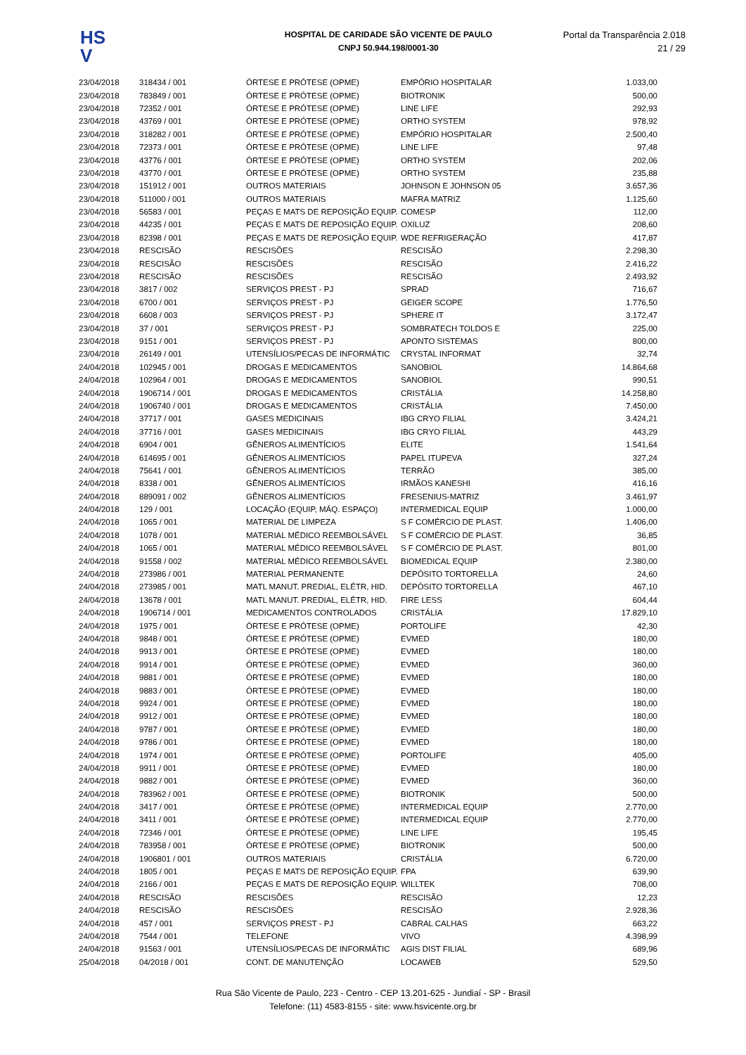HS
V
HOSPITAL DE CARIDADE SÃO VICENTE DE PAULO
CNPJ 50.944.198/0001-30
Portal da Transparência 2.018
21 / 29
| 23/04/2018 | 318434 / 001 | ÓRTESE E PRÓTESE (OPME) | EMPÓRIO HOSPITALAR | 1.033,00 |
| 23/04/2018 | 783849 / 001 | ÓRTESE E PRÓTESE (OPME) | BIOTRONIK | 500,00 |
| 23/04/2018 | 72352 / 001 | ÓRTESE E PRÓTESE (OPME) | LINE LIFE | 292,93 |
| 23/04/2018 | 43769 / 001 | ÓRTESE E PRÓTESE (OPME) | ORTHO SYSTEM | 978,92 |
| 23/04/2018 | 318282 / 001 | ÓRTESE E PRÓTESE (OPME) | EMPÓRIO HOSPITALAR | 2.500,40 |
| 23/04/2018 | 72373 / 001 | ÓRTESE E PRÓTESE (OPME) | LINE LIFE | 97,48 |
| 23/04/2018 | 43776 / 001 | ÓRTESE E PRÓTESE (OPME) | ORTHO SYSTEM | 202,06 |
| 23/04/2018 | 43770 / 001 | ÓRTESE E PRÓTESE (OPME) | ORTHO SYSTEM | 235,88 |
| 23/04/2018 | 151912 / 001 | OUTROS MATERIAIS | JOHNSON E JOHNSON 05 | 3.657,36 |
| 23/04/2018 | 511000 / 001 | OUTROS MATERIAIS | MAFRA MATRIZ | 1.125,60 |
| 23/04/2018 | 56583 / 001 | PEÇAS E MATS DE REPOSIÇÃO EQUIP. | COMESP | 112,00 |
| 23/04/2018 | 44235 / 001 | PEÇAS E MATS DE REPOSIÇÃO EQUIP. | OXILUZ | 208,60 |
| 23/04/2018 | 82398 / 001 | PEÇAS E MATS DE REPOSIÇÃO EQUIP. | WDE REFRIGERAÇÃO | 417,87 |
| 23/04/2018 | RESCISÃO | RESCISÕES | RESCISÃO | 2.298,30 |
| 23/04/2018 | RESCISÃO | RESCISÕES | RESCISÃO | 2.416,22 |
| 23/04/2018 | RESCISÃO | RESCISÕES | RESCISÃO | 2.493,92 |
| 23/04/2018 | 3817 / 002 | SERVIÇOS PREST - PJ | SPRAD | 716,67 |
| 23/04/2018 | 6700 / 001 | SERVIÇOS PREST - PJ | GEIGER SCOPE | 1.776,50 |
| 23/04/2018 | 6608 / 003 | SERVIÇOS PREST - PJ | SPHERE IT | 3.172,47 |
| 23/04/2018 | 37 / 001 | SERVIÇOS PREST - PJ | SOMBRATECH TOLDOS E | 225,00 |
| 23/04/2018 | 9151 / 001 | SERVIÇOS PREST - PJ | APONTO SISTEMAS | 800,00 |
| 23/04/2018 | 26149 / 001 | UTENSÍLIOS/PECAS DE INFORMÁTIC | CRYSTAL INFORMAT | 32,74 |
| 24/04/2018 | 102945 / 001 | DROGAS E MEDICAMENTOS | SANOBIOL | 14.864,68 |
| 24/04/2018 | 102964 / 001 | DROGAS E MEDICAMENTOS | SANOBIOL | 990,51 |
| 24/04/2018 | 1906714 / 001 | DROGAS E MEDICAMENTOS | CRISTÁLIA | 14.258,80 |
| 24/04/2018 | 1906740 / 001 | DROGAS E MEDICAMENTOS | CRISTÁLIA | 7.450,00 |
| 24/04/2018 | 37717 / 001 | GASES MEDICINAIS | IBG CRYO FILIAL | 3.424,21 |
| 24/04/2018 | 37716 / 001 | GASES MEDICINAIS | IBG CRYO FILIAL | 443,29 |
| 24/04/2018 | 6904 / 001 | GÊNEROS ALIMENTÍCIOS | ELITE | 1.541,64 |
| 24/04/2018 | 614695 / 001 | GÊNEROS ALIMENTÍCIOS | PAPEL ITUPEVA | 327,24 |
| 24/04/2018 | 75641 / 001 | GÊNEROS ALIMENTÍCIOS | TERRÃO | 385,00 |
| 24/04/2018 | 8338 / 001 | GÊNEROS ALIMENTÍCIOS | IRMÃOS KANESHI | 416,16 |
| 24/04/2018 | 889091 / 002 | GÊNEROS ALIMENTÍCIOS | FRESENIUS-MATRIZ | 3.461,97 |
| 24/04/2018 | 129 / 001 | LOCAÇÃO (EQUIP, MÁQ. ESPAÇO) | INTERMEDICAL EQUIP | 1.000,00 |
| 24/04/2018 | 1065 / 001 | MATERIAL DE LIMPEZA | S F COMÉRCIO DE PLAST. | 1.406,00 |
| 24/04/2018 | 1078 / 001 | MATERIAL MÉDICO REEMBOLSÁVEL | S F COMÉRCIO DE PLAST. | 36,85 |
| 24/04/2018 | 1065 / 001 | MATERIAL MÉDICO REEMBOLSÁVEL | S F COMÉRCIO DE PLAST. | 801,00 |
| 24/04/2018 | 91558 / 002 | MATERIAL MÉDICO REEMBOLSÁVEL | BIOMEDICAL EQUIP | 2.380,00 |
| 24/04/2018 | 273986 / 001 | MATERIAL PERMANENTE | DEPÓSITO TORTORELLA | 24,60 |
| 24/04/2018 | 273985 / 001 | MATL MANUT. PREDIAL, ELÉTR, HID. | DEPÓSITO TORTORELLA | 467,10 |
| 24/04/2018 | 13678 / 001 | MATL MANUT. PREDIAL, ELÉTR, HID. | FIRE LESS | 604,44 |
| 24/04/2018 | 1906714 / 001 | MEDICAMENTOS CONTROLADOS | CRISTÁLIA | 17.829,10 |
| 24/04/2018 | 1975 / 001 | ÓRTESE E PRÓTESE (OPME) | PORTOLIFE | 42,30 |
| 24/04/2018 | 9848 / 001 | ÓRTESE E PRÓTESE (OPME) | EVMED | 180,00 |
| 24/04/2018 | 9913 / 001 | ÓRTESE E PRÓTESE (OPME) | EVMED | 180,00 |
| 24/04/2018 | 9914 / 001 | ÓRTESE E PRÓTESE (OPME) | EVMED | 360,00 |
| 24/04/2018 | 9881 / 001 | ÓRTESE E PRÓTESE (OPME) | EVMED | 180,00 |
| 24/04/2018 | 9883 / 001 | ÓRTESE E PRÓTESE (OPME) | EVMED | 180,00 |
| 24/04/2018 | 9924 / 001 | ÓRTESE E PRÓTESE (OPME) | EVMED | 180,00 |
| 24/04/2018 | 9912 / 001 | ÓRTESE E PRÓTESE (OPME) | EVMED | 180,00 |
| 24/04/2018 | 9787 / 001 | ÓRTESE E PRÓTESE (OPME) | EVMED | 180,00 |
| 24/04/2018 | 9786 / 001 | ÓRTESE E PRÓTESE (OPME) | EVMED | 180,00 |
| 24/04/2018 | 1974 / 001 | ÓRTESE E PRÓTESE (OPME) | PORTOLIFE | 405,00 |
| 24/04/2018 | 9911 / 001 | ÓRTESE E PRÓTESE (OPME) | EVMED | 180,00 |
| 24/04/2018 | 9882 / 001 | ÓRTESE E PRÓTESE (OPME) | EVMED | 360,00 |
| 24/04/2018 | 783962 / 001 | ÓRTESE E PRÓTESE (OPME) | BIOTRONIK | 500,00 |
| 24/04/2018 | 3417 / 001 | ÓRTESE E PRÓTESE (OPME) | INTERMEDICAL EQUIP | 2.770,00 |
| 24/04/2018 | 3411 / 001 | ÓRTESE E PRÓTESE (OPME) | INTERMEDICAL EQUIP | 2.770,00 |
| 24/04/2018 | 72346 / 001 | ÓRTESE E PRÓTESE (OPME) | LINE LIFE | 195,45 |
| 24/04/2018 | 783958 / 001 | ÓRTESE E PRÓTESE (OPME) | BIOTRONIK | 500,00 |
| 24/04/2018 | 1906801 / 001 | OUTROS MATERIAIS | CRISTÁLIA | 6.720,00 |
| 24/04/2018 | 1805 / 001 | PEÇAS E MATS DE REPOSIÇÃO EQUIP. | FPA | 639,90 |
| 24/04/2018 | 2166 / 001 | PEÇAS E MATS DE REPOSIÇÃO EQUIP. | WILLTEK | 708,00 |
| 24/04/2018 | RESCISÃO | RESCISÕES | RESCISÃO | 12,23 |
| 24/04/2018 | RESCISÃO | RESCISÕES | RESCISÃO | 2.928,36 |
| 24/04/2018 | 457 / 001 | SERVIÇOS PREST - PJ | CABRAL CALHAS | 663,22 |
| 24/04/2018 | 7544 / 001 | TELEFONE | VIVO | 4.398,99 |
| 24/04/2018 | 91563 / 001 | UTENSÍLIOS/PECAS DE INFORMÁTIC | AGIS DIST FILIAL | 689,96 |
| 25/04/2018 | 04/2018 / 001 | CONT. DE MANUTENÇÃO | LOCAWEB | 529,50 |
Rua São Vicente de Paulo, 223 - Centro - CEP 13.201-625 - Jundiaí - SP - Brasil
Telefone: (11) 4583-8155 - site: www.hsvicente.org.br